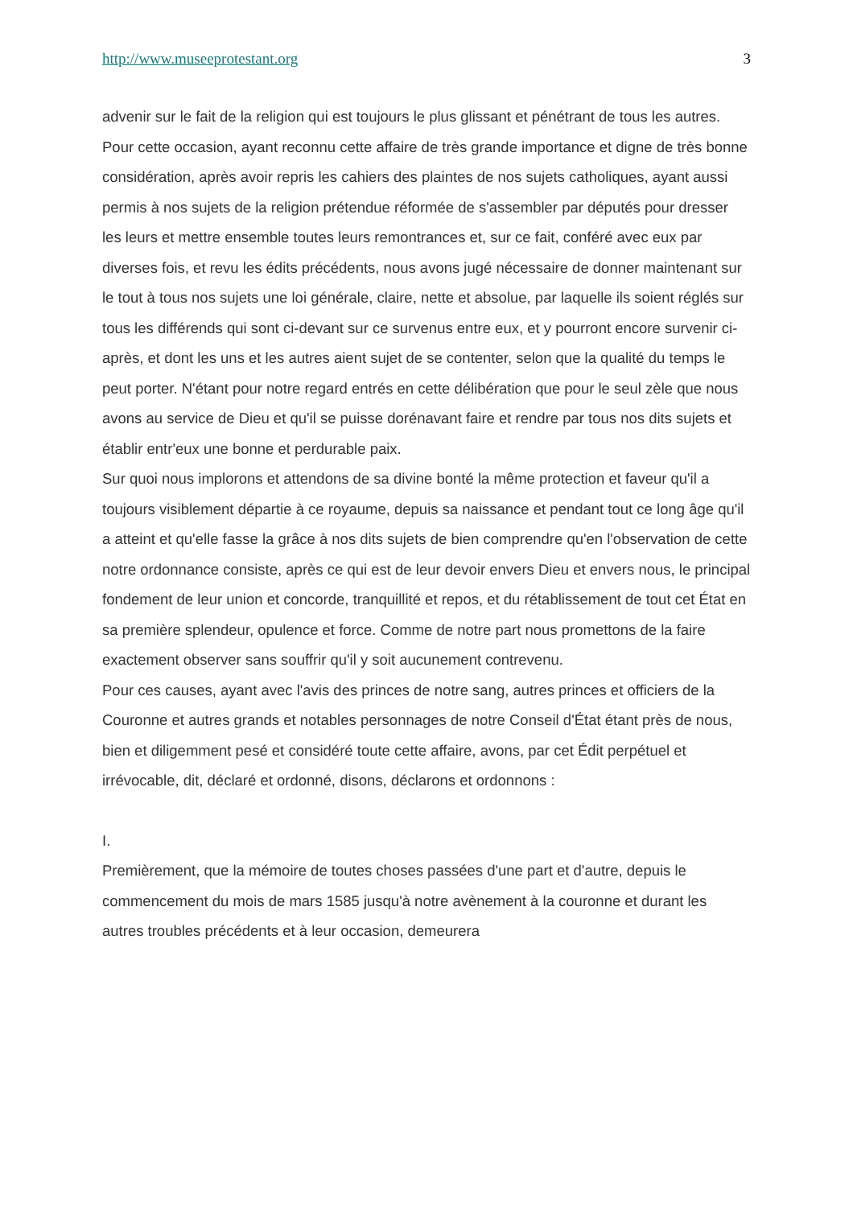http://www.museeprotestant.org 3
advenir sur le fait de la religion qui est toujours le plus glissant et pénétrant de tous les autres.
Pour cette occasion, ayant reconnu cette affaire de très grande importance et digne de très bonne considération, après avoir repris les cahiers des plaintes de nos sujets catholiques, ayant aussi permis à nos sujets de la religion prétendue réformée de s'assembler par députés pour dresser les leurs et mettre ensemble toutes leurs remontrances et, sur ce fait, conféré avec eux par diverses fois, et revu les édits précédents, nous avons jugé nécessaire de donner maintenant sur le tout à tous nos sujets une loi générale, claire, nette et absolue, par laquelle ils soient réglés sur tous les différends qui sont ci-devant sur ce survenus entre eux, et y pourront encore survenir ci-après, et dont les uns et les autres aient sujet de se contenter, selon que la qualité du temps le peut porter. N'étant pour notre regard entrés en cette délibération que pour le seul zèle que nous avons au service de Dieu et qu'il se puisse dorénavant faire et rendre par tous nos dits sujets et établir entr'eux une bonne et perdurable paix.
Sur quoi nous implorons et attendons de sa divine bonté la même protection et faveur qu'il a toujours visiblement départie à ce royaume, depuis sa naissance et pendant tout ce long âge qu'il a atteint et qu'elle fasse la grâce à nos dits sujets de bien comprendre qu'en l'observation de cette notre ordonnance consiste, après ce qui est de leur devoir envers Dieu et envers nous, le principal fondement de leur union et concorde, tranquillité et repos, et du rétablissement de tout cet État en sa première splendeur, opulence et force. Comme de notre part nous promettons de la faire exactement observer sans souffrir qu'il y soit aucunement contrevenu.
Pour ces causes, ayant avec l'avis des princes de notre sang, autres princes et officiers de la Couronne et autres grands et notables personnages de notre Conseil d'État étant près de nous, bien et diligemment pesé et considéré toute cette affaire, avons, par cet Édit perpétuel et irrévocable, dit, déclaré et ordonné, disons, déclarons et ordonnons :
I.
Premièrement, que la mémoire de toutes choses passées d'une part et d'autre, depuis le commencement du mois de mars 1585 jusqu'à notre avènement à la couronne et durant les autres troubles précédents et à leur occasion, demeurera